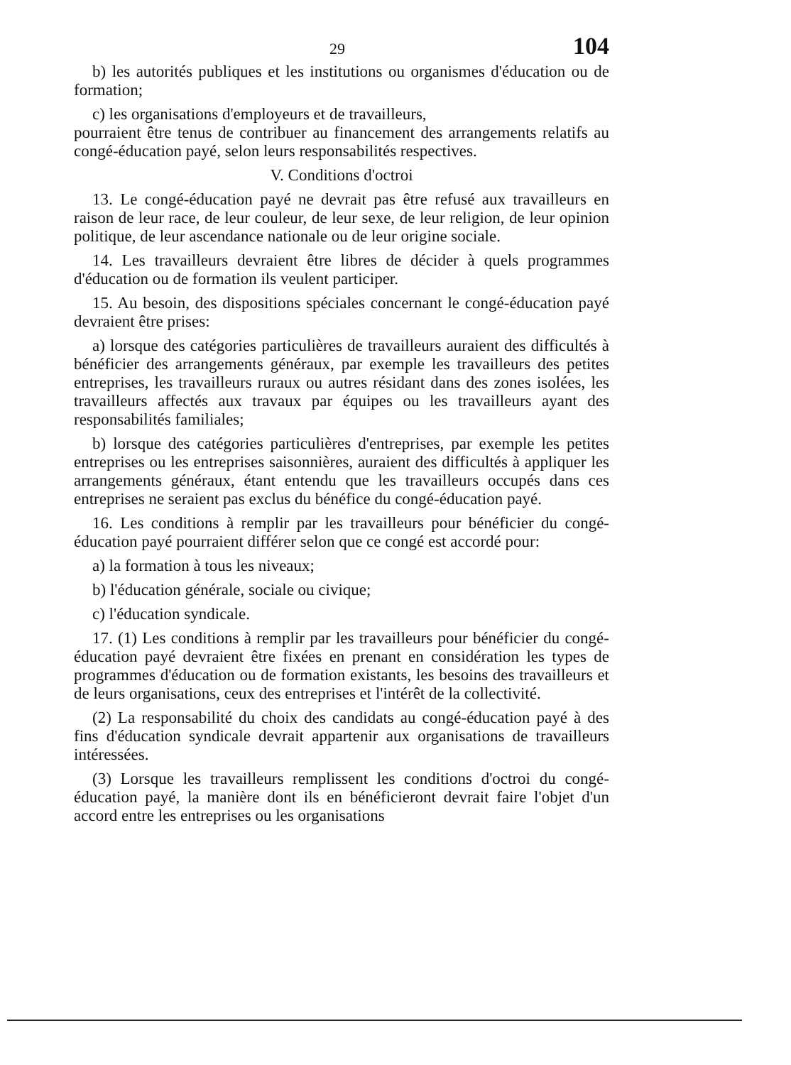29 104
b) les autorités publiques et les institutions ou organismes d'éducation ou de formation;
c) les organisations d'employeurs et de travailleurs,
pourraient être tenus de contribuer au financement des arrangements relatifs au congé-éducation payé, selon leurs responsabilités respectives.
V. Conditions d'octroi
13. Le congé-éducation payé ne devrait pas être refusé aux travailleurs en raison de leur race, de leur couleur, de leur sexe, de leur religion, de leur opinion politique, de leur ascendance nationale ou de leur origine sociale.
14. Les travailleurs devraient être libres de décider à quels programmes d'éducation ou de formation ils veulent participer.
15. Au besoin, des dispositions spéciales concernant le congé-éducation payé devraient être prises:
a) lorsque des catégories particulières de travailleurs auraient des difficultés à bénéficier des arrangements généraux, par exemple les travailleurs des petites entreprises, les travailleurs ruraux ou autres résidant dans des zones isolées, les travailleurs affectés aux travaux par équipes ou les travailleurs ayant des responsabilités familiales;
b) lorsque des catégories particulières d'entreprises, par exemple les petites entreprises ou les entreprises saisonnières, auraient des difficultés à appliquer les arrangements généraux, étant entendu que les travailleurs occupés dans ces entreprises ne seraient pas exclus du bénéfice du congé-éducation payé.
16. Les conditions à remplir par les travailleurs pour bénéficier du congé-éducation payé pourraient différer selon que ce congé est accordé pour:
a) la formation à tous les niveaux;
b) l'éducation générale, sociale ou civique;
c) l'éducation syndicale.
17. (1) Les conditions à remplir par les travailleurs pour bénéficier du congé-éducation payé devraient être fixées en prenant en considération les types de programmes d'éducation ou de formation existants, les besoins des travailleurs et de leurs organisations, ceux des entreprises et l'intérêt de la collectivité.
(2) La responsabilité du choix des candidats au congé-éducation payé à des fins d'éducation syndicale devrait appartenir aux organisations de travailleurs intéressées.
(3) Lorsque les travailleurs remplissent les conditions d'octroi du congé-éducation payé, la manière dont ils en bénéficieront devrait faire l'objet d'un accord entre les entreprises ou les organisations